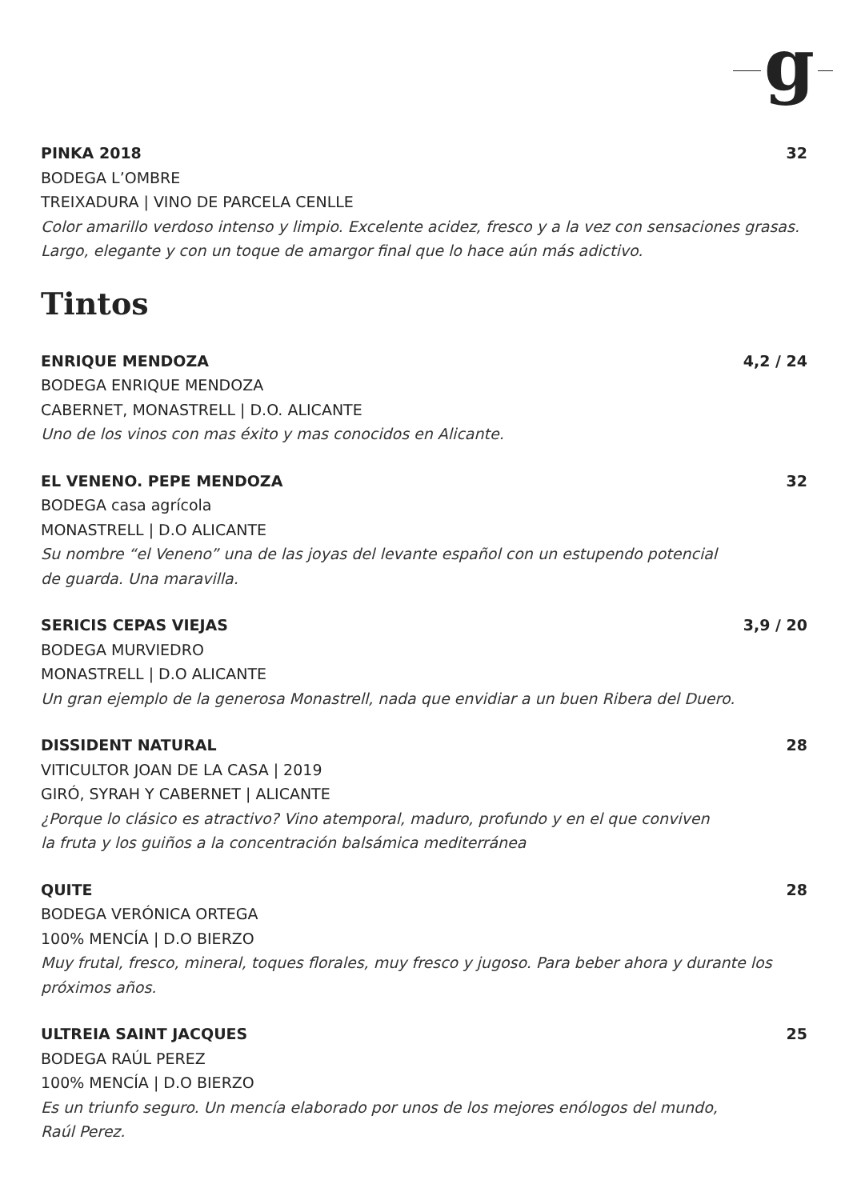g
PINKA 2018 32
BODEGA L’OMBRE
TREIXADURA | VINO DE PARCELA CENLLE
Color amarillo verdoso intenso y limpio. Excelente acidez, fresco y a la vez con sensaciones grasas.
Largo, elegante y con un toque de amargor final que lo hace aún más adictivo.
Tintos
ENRIQUE MENDOZA 4,2 / 24
BODEGA ENRIQUE MENDOZA
CABERNET, MONASTRELL | D.O. ALICANTE
Uno de los vinos con mas éxito y mas conocidos en Alicante.
EL VENENO. PEPE MENDOZA 32
BODEGA casa agrícola
MONASTRELL | D.O ALICANTE
Su nombre “el Veneno” una de las joyas del levante español con un estupendo potencial
de guarda. Una maravilla.
SERICIS CEPAS VIEJAS 3,9 / 20
BODEGA MURVIEDRO
MONASTRELL | D.O ALICANTE
Un gran ejemplo de la generosa Monastrell, nada que envidiar a un buen Ribera del Duero.
DISSIDENT NATURAL 28
VITICULTOR JOAN DE LA CASA | 2019
GIRÓ, SYRAH Y CABERNET | ALICANTE
¿Porque lo clásico es atractivo? Vino atemporal, maduro, profundo y en el que conviven
la fruta y los guiños a la concentración balsámica mediterránea
QUITE 28
BODEGA VERÓNICA ORTEGA
100% MENCÍA | D.O BIERZO
Muy frutal, fresco, mineral, toques florales, muy fresco y jugoso. Para beber ahora y durante los
próximos años.
ULTREIA SAINT JACQUES 25
BODEGA RAÚL PEREZ
100% MENCÍA | D.O BIERZO
Es un triunfo seguro. Un mencía elaborado por unos de los mejores enólogos del mundo,
Raúl Perez.